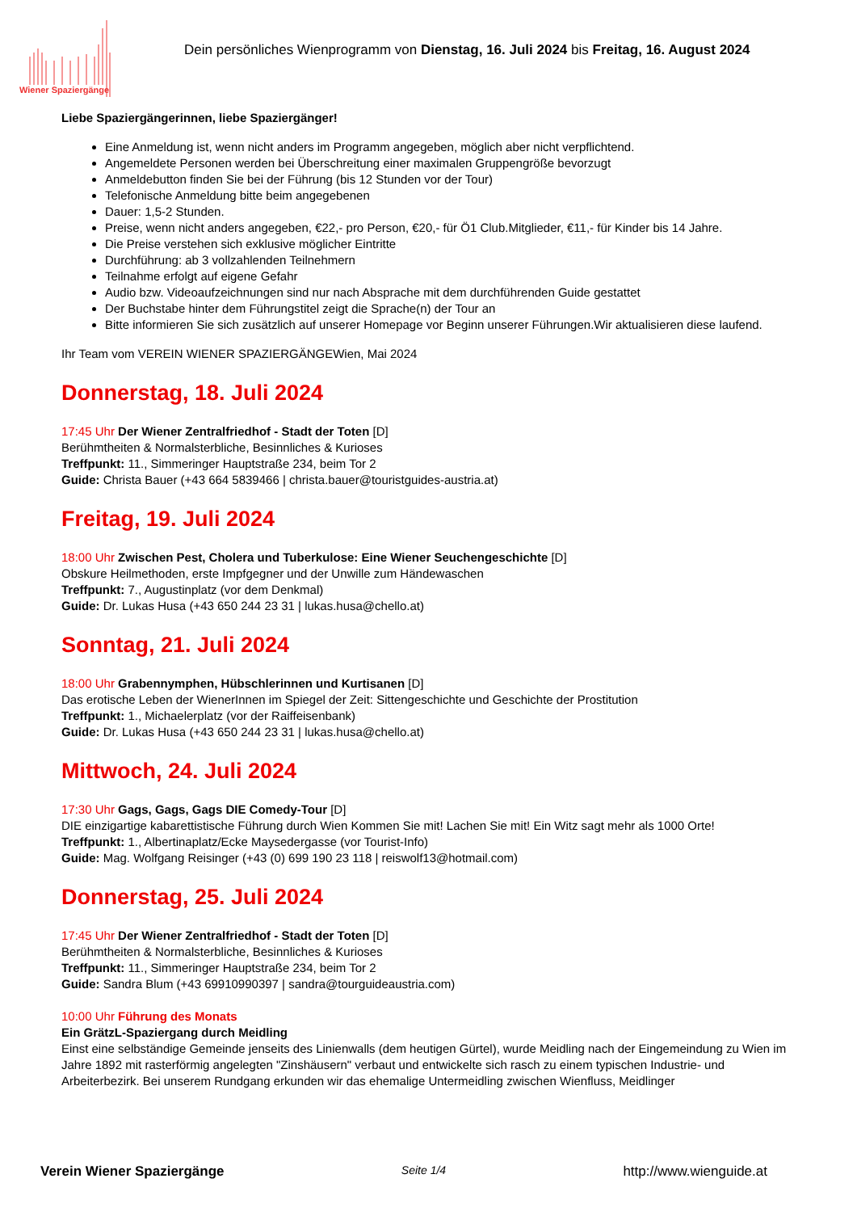Wiener Spaziergänge
Dein persönliches Wienprogramm von Dienstag, 16. Juli 2024 bis Freitag, 16. August 2024
Liebe Spaziergängerinnen, liebe Spaziergänger!
Eine Anmeldung ist, wenn nicht anders im Programm angegeben, möglich aber nicht verpflichtend.
Angemeldete Personen werden bei Überschreitung einer maximalen Gruppengröße bevorzugt
Anmeldebutton finden Sie bei der Führung (bis 12 Stunden vor der Tour)
Telefonische Anmeldung bitte beim angegebenen
Dauer: 1,5-2 Stunden.
Preise, wenn nicht anders angegeben, €22,- pro Person, €20,- für Ö1 Club.Mitglieder, €11,- für Kinder bis 14 Jahre.
Die Preise verstehen sich exklusive möglicher Eintritte
Durchführung: ab 3 vollzahlenden Teilnehmern
Teilnahme erfolgt auf eigene Gefahr
Audio bzw. Videoaufzeichnungen sind nur nach Absprache mit dem durchführenden Guide gestattet
Der Buchstabe hinter dem Führungstitel zeigt die Sprache(n) der Tour an
Bitte informieren Sie sich zusätzlich auf unserer Homepage vor Beginn unserer Führungen.Wir aktualisieren diese laufend.
Ihr Team vom VEREIN WIENER SPAZIERGÄNGEWien, Mai 2024
Donnerstag, 18. Juli 2024
17:45 Uhr Der Wiener Zentralfriedhof - Stadt der Toten [D]
Berühmtheiten & Normalsterbliche, Besinnliches & Kurioses
Treffpunkt: 11., Simmeringer Hauptstraße 234, beim Tor 2
Guide: Christa Bauer (+43 664 5839466 | christa.bauer@touristguides-austria.at)
Freitag, 19. Juli 2024
18:00 Uhr Zwischen Pest, Cholera und Tuberkulose: Eine Wiener Seuchengeschichte [D]
Obskure Heilmethoden, erste Impfgegner und der Unwille zum Händewaschen
Treffpunkt: 7., Augustinplatz (vor dem Denkmal)
Guide: Dr. Lukas Husa (+43 650 244 23 31 | lukas.husa@chello.at)
Sonntag, 21. Juli 2024
18:00 Uhr Grabennymphen, Hübschlerinnen und Kurtisanen [D]
Das erotische Leben der WienerInnen im Spiegel der Zeit: Sittengeschichte und Geschichte der Prostitution
Treffpunkt: 1., Michaelerplatz (vor der Raiffeisenbank)
Guide: Dr. Lukas Husa (+43 650 244 23 31 | lukas.husa@chello.at)
Mittwoch, 24. Juli 2024
17:30 Uhr Gags, Gags, Gags DIE Comedy-Tour [D]
DIE einzigartige kabarettistische Führung durch Wien Kommen Sie mit! Lachen Sie mit! Ein Witz sagt mehr als 1000 Orte!
Treffpunkt: 1., Albertinaplatz/Ecke Maysedergasse (vor Tourist-Info)
Guide: Mag. Wolfgang Reisinger (+43 (0) 699 190 23 118 | reiswolf13@hotmail.com)
Donnerstag, 25. Juli 2024
17:45 Uhr Der Wiener Zentralfriedhof - Stadt der Toten [D]
Berühmtheiten & Normalsterbliche, Besinnliches & Kurioses
Treffpunkt: 11., Simmeringer Hauptstraße 234, beim Tor 2
Guide: Sandra Blum (+43 69910990397 | sandra@tourguideaustria.com)
10:00 Uhr Führung des Monats
Ein GrätzL-Spaziergang durch Meidling
Einst eine selbständige Gemeinde jenseits des Linienwalls (dem heutigen Gürtel), wurde Meidling nach der Eingemeindung zu Wien im Jahre 1892 mit rasterförmig angelegten "Zinshäusern" verbaut und entwickelte sich rasch zu einem typischen Industrie- und Arbeiterbezirk. Bei unserem Rundgang erkunden wir das ehemalige Untermeidling zwischen Wienfluss, Meidlinger
Verein Wiener Spaziergänge Seite 1/4 http://www.wienguide.at